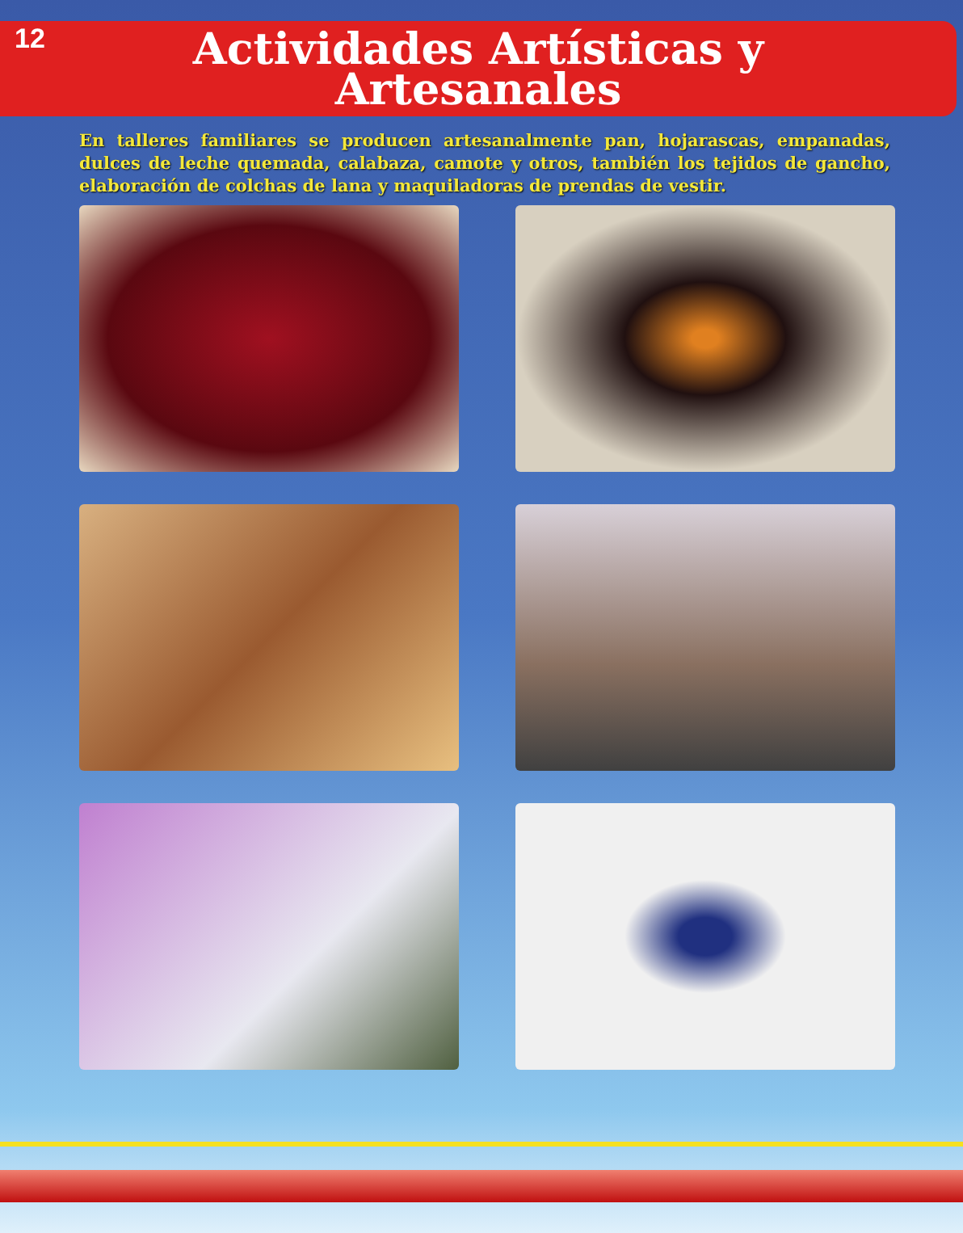12
Actividades Artísticas y
Artesanales
En talleres familiares se producen artesanalmente pan, hojarascas, empanadas, dulces de leche quemada, calabaza, camote y otros, también los tejidos de gancho, elaboración de colchas de lana y maquiladoras de prendas de vestir.